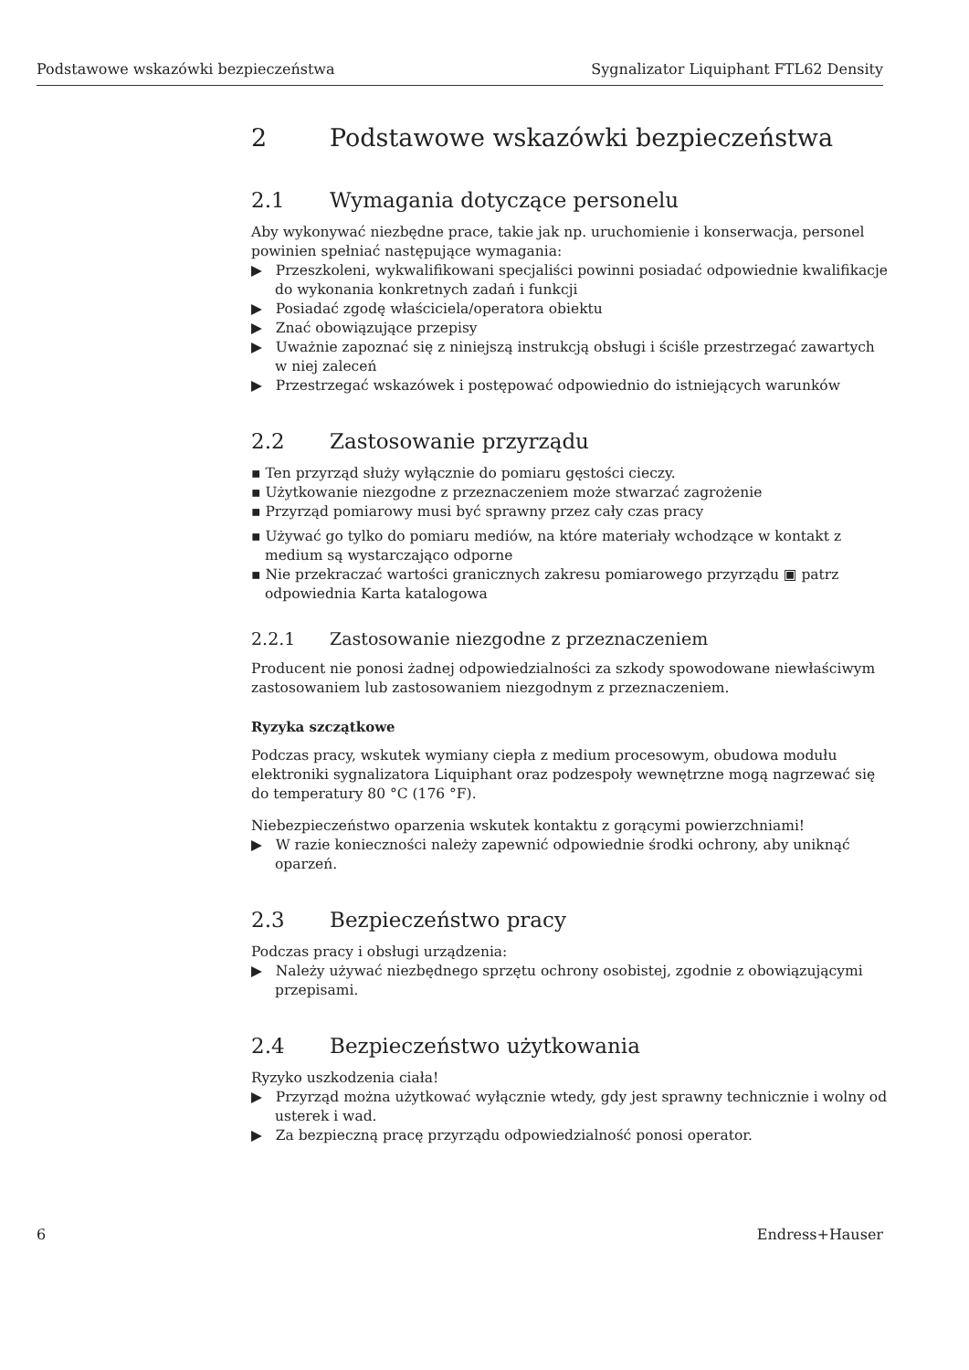Podstawowe wskazówki bezpieczeństwa Sygnalizator Liquiphant FTL62 Density
2 Podstawowe wskazówki bezpieczeństwa
2.1 Wymagania dotyczące personelu
Aby wykonywać niezbędne prace, takie jak np. uruchomienie i konserwacja, personel powinien spełniać następujące wymagania:
▶ Przeszkoleni, wykwalifikowani specjaliści powinni posiadać odpowiednie kwalifikacje do wykonania konkretnych zadań i funkcji
▶ Posiadać zgodę właściciela/operatora obiektu
▶ Znać obowiązujące przepisy
▶ Uważnie zapoznać się z niniejszą instrukcją obsługi i ściśle przestrzegać zawartych w niej zaleceń
▶ Przestrzegać wskazówek i postępować odpowiednio do istniejących warunków
2.2 Zastosowanie przyrządu
▪ Ten przyrząd służy wyłącznie do pomiaru gęstości cieczy.
▪ Użytkowanie niezgodne z przeznaczeniem może stwarzać zagrożenie
▪ Przyrząd pomiarowy musi być sprawny przez cały czas pracy
▪ Używać go tylko do pomiaru mediów, na które materiały wchodzące w kontakt z medium są wystarczająco odporne
▪ Nie przekraczać wartości granicznych zakresu pomiarowego przyrządu ▣ patrz odpowiednia Karta katalogowa
2.2.1 Zastosowanie niezgodne z przeznaczeniem
Producent nie ponosi żadnej odpowiedzialności za szkody spowodowane niewłaściwym zastosowaniem lub zastosowaniem niezgodnym z przeznaczeniem.
Ryzyka szczątkowe
Podczas pracy, wskutek wymiany ciepła z medium procesowym, obudowa modułu elektroniki sygnalizatora Liquiphant oraz podzespoły wewnętrzne mogą nagrzewać się do temperatury 80 °C (176 °F).
Niebezpieczeństwo oparzenia wskutek kontaktu z gorącymi powierzchniami!
▶ W razie konieczności należy zapewnić odpowiednie środki ochrony, aby uniknąć oparzeń.
2.3 Bezpieczeństwo pracy
Podczas pracy i obsługi urządzenia:
▶ Należy używać niezbędnego sprzętu ochrony osobistej, zgodnie z obowiązującymi przepisami.
2.4 Bezpieczeństwo użytkowania
Ryzyko uszkodzenia ciała!
▶ Przyrząd można użytkować wyłącznie wtedy, gdy jest sprawny technicznie i wolny od usterek i wad.
▶ Za bezpieczną pracę przyrządu odpowiedzialność ponosi operator.
6 Endress+Hauser